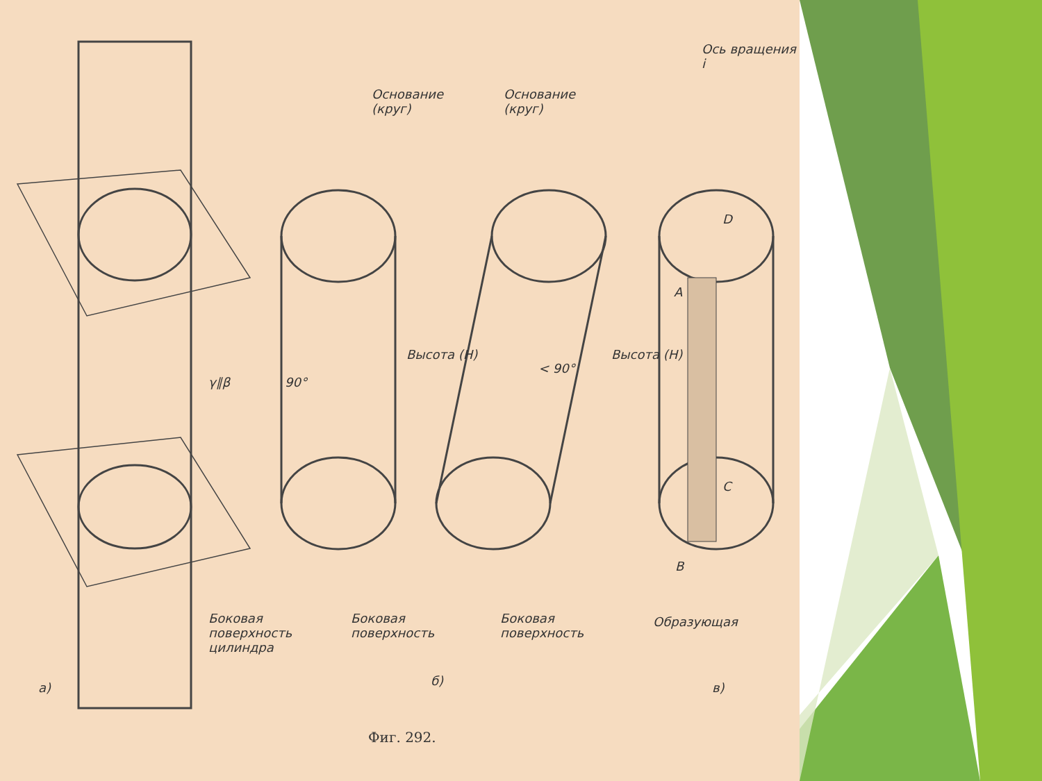Основание
(круг)
Основание
(круг)
Ось вращения i
γ∥β
Высота (H)
90°
< 90°
Высота (H)
D
A
C
B
Боковая
поверхность
цилиндра
Боковая
поверхность
Боковая
поверхность
Образующая
а) б) в)
Фиг. 292.